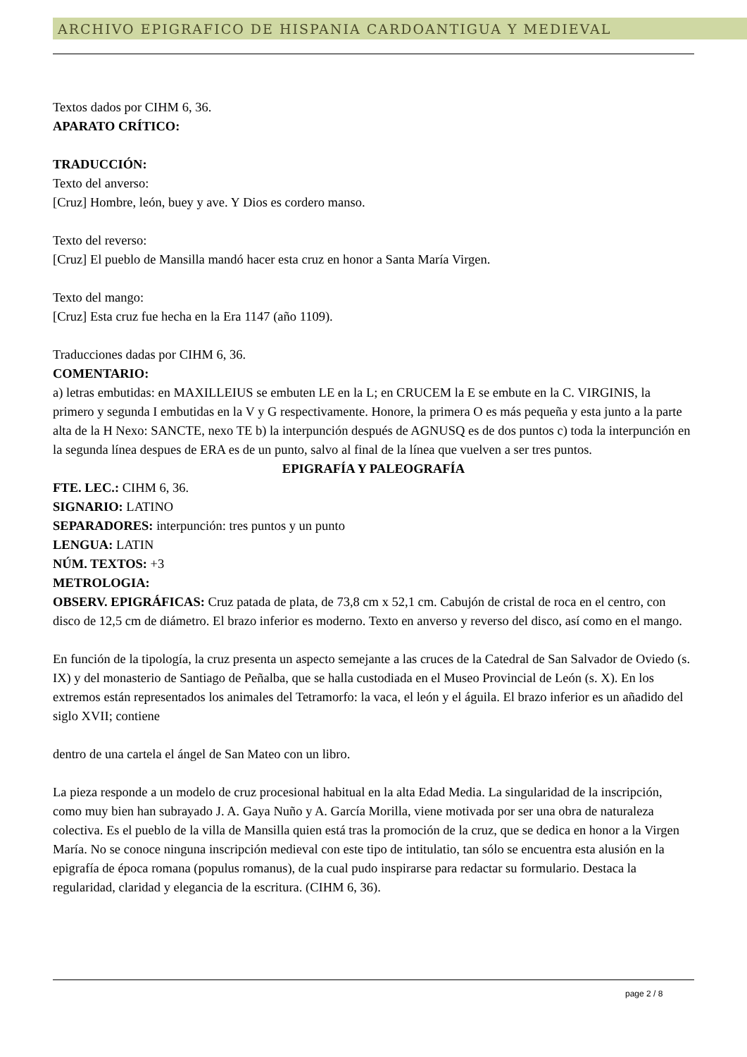ARCHIVO EPIGRAFICO DE HISPANIA CARDOANTIGUA Y MEDIEVAL
Textos dados por CIHM 6, 36.
APARATO CRÍTICO:
TRADUCCIÓN:
Texto del anverso:
[Cruz] Hombre, león, buey y ave. Y Dios es cordero manso.
Texto del reverso:
[Cruz] El pueblo de Mansilla mandó hacer esta cruz en honor a Santa María Virgen.
Texto del mango:
[Cruz] Esta cruz fue hecha en la Era 1147 (año 1109).
Traducciones dadas por CIHM 6, 36.
COMENTARIO:
a) letras embutidas: en MAXILLEIUS se embuten LE en la L; en CRUCEM la E se embute en la C. VIRGINIS, la primero y segunda I embutidas en la V y G respectivamente. Honore, la primera O es más pequeña y esta junto a la parte alta de la H Nexo: SANCTE, nexo TE b) la interpunción después de AGNUSQ es de dos puntos c) toda la interpunción en la segunda línea despues de ERA es de un punto, salvo al final de la línea que vuelven a ser tres puntos.
EPIGRAFÍA Y PALEOGRAFÍA
FTE. LEC.: CIHM 6, 36.
SIGNARIO: LATINO
SEPARADORES: interpunción: tres puntos y un punto
LENGUA: LATIN
NÚM. TEXTOS: +3
METROLOGIA:
OBSERV. EPIGRÁFICAS: Cruz patada de plata, de 73,8 cm x 52,1 cm. Cabujón de cristal de roca en el centro, con disco de 12,5 cm de diámetro. El brazo inferior es moderno. Texto en anverso y reverso del disco, así como en el mango.
En función de la tipología, la cruz presenta un aspecto semejante a las cruces de la Catedral de San Salvador de Oviedo (s. IX) y del monasterio de Santiago de Peñalba, que se halla custodiada en el Museo Provincial de León (s. X). En los extremos están representados los animales del Tetramorfo: la vaca, el león y el águila. El brazo inferior es un añadido del siglo XVII; contiene
dentro de una cartela el ángel de San Mateo con un libro.
La pieza responde a un modelo de cruz procesional habitual en la alta Edad Media. La singularidad de la inscripción, como muy bien han subrayado J. A. Gaya Nuño y A. García Morilla, viene motivada por ser una obra de naturaleza colectiva. Es el pueblo de la villa de Mansilla quien está tras la promoción de la cruz, que se dedica en honor a la Virgen María. No se conoce ninguna inscripción medieval con este tipo de intitulatio, tan sólo se encuentra esta alusión en la epigrafía de época romana (populus romanus), de la cual pudo inspirarse para redactar su formulario. Destaca la regularidad, claridad y elegancia de la escritura. (CIHM 6, 36).
page 2 / 8